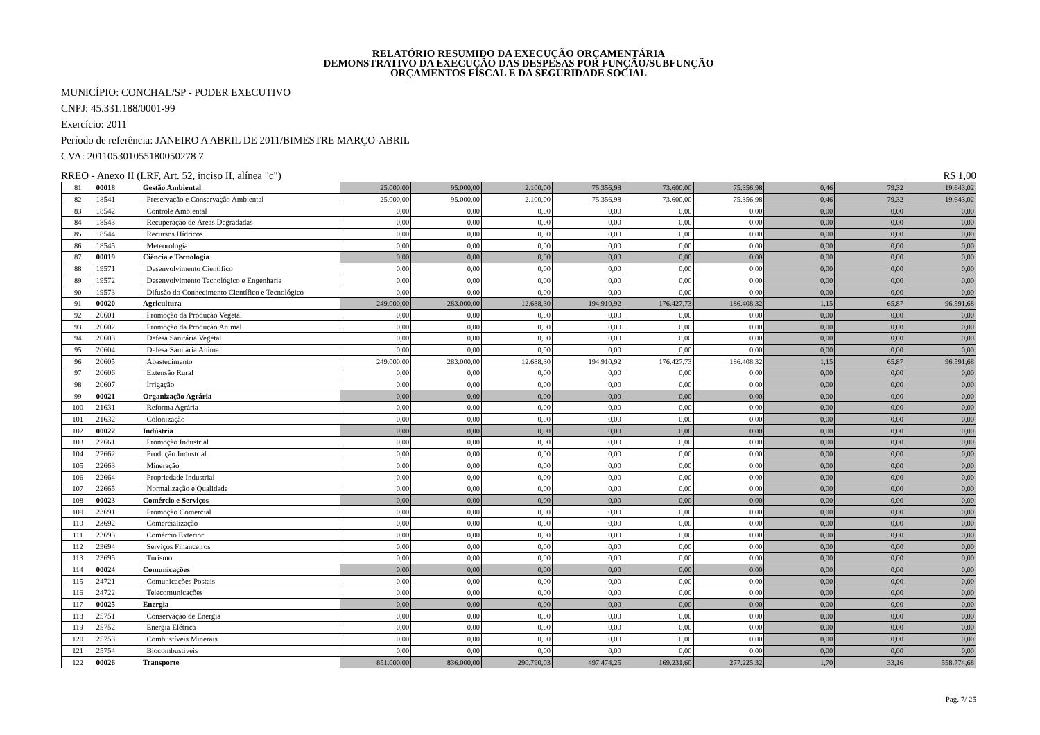RELATÓRIO RESUMIDO DA EXECUÇÃO ORÇAMENTÁRIA
DEMONSTRATIVO DA EXECUÇÃO DAS DESPESAS POR FUNÇÃO/SUBFUNÇÃO
ORÇAMENTOS FISCAL E DA SEGURIDADE SOCIAL
MUNICÍPIO: CONCHAL/SP - PODER EXECUTIVO
CNPJ: 45.331.188/0001-99
Exercício: 2011
Período de referência: JANEIRO A ABRIL DE 2011/BIMESTRE MARÇO-ABRIL
CVA: 201105301055180050278 7
RREO - Anexo II (LRF, Art. 52, inciso II, alínea "c") R$ 1,00
| 81 | 00018 | Gestão Ambiental | 25.000,00 | 95.000,00 | 2.100,00 | 75.356,98 | 73.600,00 | 75.356,98 | 0,46 | 79,32 | 19.643,02 |
| 82 | 18541 | Preservação e Conservação Ambiental | 25.000,00 | 95.000,00 | 2.100,00 | 75.356,98 | 73.600,00 | 75.356,98 | 0,46 | 79,32 | 19.643,02 |
| 83 | 18542 | Controle Ambiental | 0,00 | 0,00 | 0,00 | 0,00 | 0,00 | 0,00 | 0,00 | 0,00 | 0,00 |
| 84 | 18543 | Recuperação de Áreas Degradadas | 0,00 | 0,00 | 0,00 | 0,00 | 0,00 | 0,00 | 0,00 | 0,00 | 0,00 |
| 85 | 18544 | Recursos Hídricos | 0,00 | 0,00 | 0,00 | 0,00 | 0,00 | 0,00 | 0,00 | 0,00 | 0,00 |
| 86 | 18545 | Meteorologia | 0,00 | 0,00 | 0,00 | 0,00 | 0,00 | 0,00 | 0,00 | 0,00 | 0,00 |
| 87 | 00019 | Ciência e Tecnologia | 0,00 | 0,00 | 0,00 | 0,00 | 0,00 | 0,00 | 0,00 | 0,00 | 0,00 |
| 88 | 19571 | Desenvolvimento Científico | 0,00 | 0,00 | 0,00 | 0,00 | 0,00 | 0,00 | 0,00 | 0,00 | 0,00 |
| 89 | 19572 | Desenvolvimento Tecnológico e Engenharia | 0,00 | 0,00 | 0,00 | 0,00 | 0,00 | 0,00 | 0,00 | 0,00 | 0,00 |
| 90 | 19573 | Difusão do Conhecimento Científico e Tecnológico | 0,00 | 0,00 | 0,00 | 0,00 | 0,00 | 0,00 | 0,00 | 0,00 | 0,00 |
| 91 | 00020 | Agricultura | 249.000,00 | 283.000,00 | 12.688,30 | 194.910,92 | 176.427,73 | 186.408,32 | 1,15 | 65,87 | 96.591,68 |
| 92 | 20601 | Promoção da Produção Vegetal | 0,00 | 0,00 | 0,00 | 0,00 | 0,00 | 0,00 | 0,00 | 0,00 | 0,00 |
| 93 | 20602 | Promoção da Produção Animal | 0,00 | 0,00 | 0,00 | 0,00 | 0,00 | 0,00 | 0,00 | 0,00 | 0,00 |
| 94 | 20603 | Defesa Sanitária Vegetal | 0,00 | 0,00 | 0,00 | 0,00 | 0,00 | 0,00 | 0,00 | 0,00 | 0,00 |
| 95 | 20604 | Defesa Sanitária Animal | 0,00 | 0,00 | 0,00 | 0,00 | 0,00 | 0,00 | 0,00 | 0,00 | 0,00 |
| 96 | 20605 | Abastecimento | 249.000,00 | 283.000,00 | 12.688,30 | 194.910,92 | 176.427,73 | 186.408,32 | 1,15 | 65,87 | 96.591,68 |
| 97 | 20606 | Extensão Rural | 0,00 | 0,00 | 0,00 | 0,00 | 0,00 | 0,00 | 0,00 | 0,00 | 0,00 |
| 98 | 20607 | Irrigação | 0,00 | 0,00 | 0,00 | 0,00 | 0,00 | 0,00 | 0,00 | 0,00 | 0,00 |
| 99 | 00021 | Organização Agrária | 0,00 | 0,00 | 0,00 | 0,00 | 0,00 | 0,00 | 0,00 | 0,00 | 0,00 |
| 100 | 21631 | Reforma Agrária | 0,00 | 0,00 | 0,00 | 0,00 | 0,00 | 0,00 | 0,00 | 0,00 | 0,00 |
| 101 | 21632 | Colonização | 0,00 | 0,00 | 0,00 | 0,00 | 0,00 | 0,00 | 0,00 | 0,00 | 0,00 |
| 102 | 00022 | Indústria | 0,00 | 0,00 | 0,00 | 0,00 | 0,00 | 0,00 | 0,00 | 0,00 | 0,00 |
| 103 | 22661 | Promoção Industrial | 0,00 | 0,00 | 0,00 | 0,00 | 0,00 | 0,00 | 0,00 | 0,00 | 0,00 |
| 104 | 22662 | Produção Industrial | 0,00 | 0,00 | 0,00 | 0,00 | 0,00 | 0,00 | 0,00 | 0,00 | 0,00 |
| 105 | 22663 | Mineração | 0,00 | 0,00 | 0,00 | 0,00 | 0,00 | 0,00 | 0,00 | 0,00 | 0,00 |
| 106 | 22664 | Propriedade Industrial | 0,00 | 0,00 | 0,00 | 0,00 | 0,00 | 0,00 | 0,00 | 0,00 | 0,00 |
| 107 | 22665 | Normalização e Qualidade | 0,00 | 0,00 | 0,00 | 0,00 | 0,00 | 0,00 | 0,00 | 0,00 | 0,00 |
| 108 | 00023 | Comércio e Serviços | 0,00 | 0,00 | 0,00 | 0,00 | 0,00 | 0,00 | 0,00 | 0,00 | 0,00 |
| 109 | 23691 | Promoção Comercial | 0,00 | 0,00 | 0,00 | 0,00 | 0,00 | 0,00 | 0,00 | 0,00 | 0,00 |
| 110 | 23692 | Comercialização | 0,00 | 0,00 | 0,00 | 0,00 | 0,00 | 0,00 | 0,00 | 0,00 | 0,00 |
| 111 | 23693 | Comércio Exterior | 0,00 | 0,00 | 0,00 | 0,00 | 0,00 | 0,00 | 0,00 | 0,00 | 0,00 |
| 112 | 23694 | Serviços Financeiros | 0,00 | 0,00 | 0,00 | 0,00 | 0,00 | 0,00 | 0,00 | 0,00 | 0,00 |
| 113 | 23695 | Turismo | 0,00 | 0,00 | 0,00 | 0,00 | 0,00 | 0,00 | 0,00 | 0,00 | 0,00 |
| 114 | 00024 | Comunicações | 0,00 | 0,00 | 0,00 | 0,00 | 0,00 | 0,00 | 0,00 | 0,00 | 0,00 |
| 115 | 24721 | Comunicações Postais | 0,00 | 0,00 | 0,00 | 0,00 | 0,00 | 0,00 | 0,00 | 0,00 | 0,00 |
| 116 | 24722 | Telecomunicações | 0,00 | 0,00 | 0,00 | 0,00 | 0,00 | 0,00 | 0,00 | 0,00 | 0,00 |
| 117 | 00025 | Energia | 0,00 | 0,00 | 0,00 | 0,00 | 0,00 | 0,00 | 0,00 | 0,00 | 0,00 |
| 118 | 25751 | Conservação de Energia | 0,00 | 0,00 | 0,00 | 0,00 | 0,00 | 0,00 | 0,00 | 0,00 | 0,00 |
| 119 | 25752 | Energia Elétrica | 0,00 | 0,00 | 0,00 | 0,00 | 0,00 | 0,00 | 0,00 | 0,00 | 0,00 |
| 120 | 25753 | Combustíveis Minerais | 0,00 | 0,00 | 0,00 | 0,00 | 0,00 | 0,00 | 0,00 | 0,00 | 0,00 |
| 121 | 25754 | Biocombustíveis | 0,00 | 0,00 | 0,00 | 0,00 | 0,00 | 0,00 | 0,00 | 0,00 | 0,00 |
| 122 | 00026 | Transporte | 851.000,00 | 836.000,00 | 290.790,03 | 497.474,25 | 169.231,60 | 277.225,32 | 1,70 | 33,16 | 558.774,68 |
Pag. 7/ 25